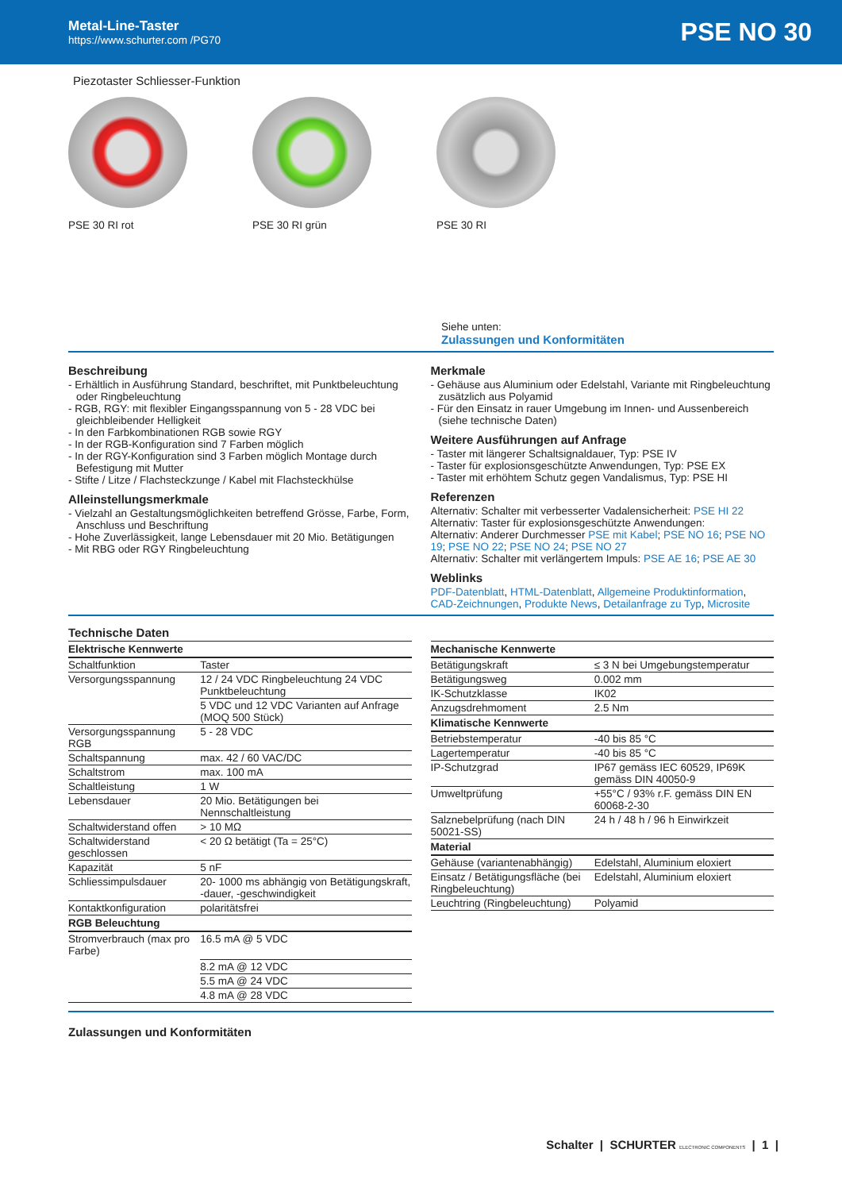Metal-Line-Taster
https://www.schurter.com /PG70
PSE NO 30
Piezotaster Schliesser-Funktion
PSE 30 RI rot PSE 30 RI grün PSE 30 RI
Siehe unten:
Zulassungen und Konformitäten
Beschreibung
- Erhältlich in Ausführung Standard, beschriftet, mit Punktbeleuchtung oder Ringbeleuchtung
- RGB, RGY: mit flexibler Eingangsspannung von 5 - 28 VDC bei gleichbleibender Helligkeit
- In den Farbkombinationen RGB sowie RGY
- In der RGB-Konfiguration sind 7 Farben möglich
- In der RGY-Konfiguration sind 3 Farben möglich Montage durch Befestigung mit Mutter
- Stifte / Litze / Flachsteckzunge / Kabel mit Flachsteckhülse
Alleinstellungsmerkmale
- Vielzahl an Gestaltungsmöglichkeiten betreffend Grösse, Farbe, Form, Anschluss und Beschriftung
- Hohe Zuverlässigkeit, lange Lebensdauer mit 20 Mio. Betätigungen
- Mit RBG oder RGY Ringbeleuchtung
Merkmale
- Gehäuse aus Aluminium oder Edelstahl, Variante mit Ringbeleuchtung zusätzlich aus Polyamid
- Für den Einsatz in rauer Umgebung im Innen- und Aussenbereich (siehe technische Daten)
Weitere Ausführungen auf Anfrage
- Taster mit längerer Schaltsignaldauer, Typ: PSE IV
- Taster für explosionsgeschützte Anwendungen, Typ: PSE EX
- Taster mit erhöhtem Schutz gegen Vandalismus, Typ: PSE HI
Referenzen
Alternativ: Schalter mit verbesserter Vadalensicherheit: PSE HI 22
Alternativ: Taster für explosionsgeschützte Anwendungen:
Alternativ: Anderer Durchmesser PSE mit Kabel; PSE NO 16; PSE NO 19; PSE NO 22; PSE NO 24; PSE NO 27
Alternativ: Schalter mit verlängertem Impuls: PSE AE 16; PSE AE 30
Weblinks
PDF-Datenblatt, HTML-Datenblatt, Allgemeine Produktinformation, CAD-Zeichnungen, Produkte News, Detailanfrage zu Typ, Microsite
Technische Daten
| Elektrische Kennwerte | |
| --- | --- |
| Schaltfunktion | Taster |
| Versorgungsspannung | 12 / 24 VDC Ringbeleuchtung 24 VDC Punktbeleuchtung |
| | 5 VDC und 12 VDC Varianten auf Anfrage (MOQ 500 Stück) |
| Versorgungsspannung RGB | 5 - 28 VDC |
| Schaltspannung | max. 42 / 60 VAC/DC |
| Schaltstrom | max. 100 mA |
| Schaltleistung | 1 W |
| Lebensdauer | 20 Mio. Betätigungen bei Nennschaltleistung |
| Schaltwiderstand offen | > 10 MΩ |
| Schaltwiderstand geschlossen | < 20 Ω betätigt (Ta = 25°C) |
| Kapazität | 5 nF |
| Schliessimpulsdauer | 20- 1000 ms abhängig von Betätigungskraft, -dauer, -geschwindigkeit |
| Kontaktkonfiguration | polaritätsfrei |
| RGB Beleuchtung | |
| Stromverbrauch (max pro Farbe) | 16.5 mA @ 5 VDC |
| | 8.2 mA @ 12 VDC |
| | 5.5 mA @ 24 VDC |
| | 4.8 mA @ 28 VDC |
| Mechanische Kennwerte | |
| --- | --- |
| Betätigungskraft | ≤ 3 N bei Umgebungstemperatur |
| Betätigungsweg | 0.002 mm |
| IK-Schutzklasse | IK02 |
| Anzugsdrehmoment | 2.5 Nm |
| Klimatische Kennwerte | |
| Betriebstemperatur | -40 bis 85 °C |
| Lagertemperatur | -40 bis 85 °C |
| IP-Schutzgrad | IP67 gemäss IEC 60529, IP69K gemäss DIN 40050-9 |
| Umweltprüfung | +55°C / 93% r.F. gemäss DIN EN 60068-2-30 |
| Salznebelprüfung (nach DIN 50021-SS) | 24 h / 48 h / 96 h Einwirkzeit |
| Material | |
| Gehäuse (variantenabhängig) | Edelstahl, Aluminium eloxiert |
| Einsatz / Betätigungsfläche (bei Ringbeleuchtung) | Edelstahl, Aluminium eloxiert |
| Leuchtring (Ringbeleuchtung) | Polyamid |
Zulassungen und Konformitäten
Schalter | SCHURTER ELECTRONIC COMPONENTS | 1 |